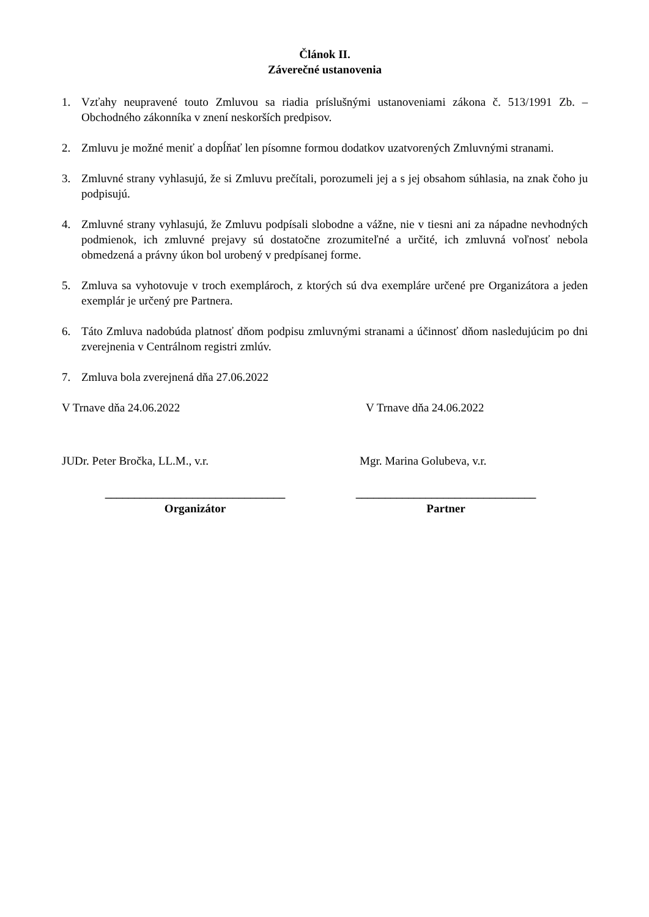Článok II.
Záverečné ustanovenia
1. Vzťahy neupravené touto Zmluvou sa riadia príslušnými ustanoveniami zákona č. 513/1991 Zb. – Obchodného zákonníka v znení neskorších predpisov.
2. Zmluvu je možné meniť a dopĺňať len písomne formou dodatkov uzatvorených Zmluvnými stranami.
3. Zmluvné strany vyhlasujú, že si Zmluvu prečítali, porozumeli jej a s jej obsahom súhlasia, na znak čoho ju podpisujú.
4. Zmluvné strany vyhlasujú, že Zmluvu podpísali slobodne a vážne, nie v tiesni ani za nápadne nevhodných podmienok, ich zmluvné prejavy sú dostatočne zrozumiteľné a určité, ich zmluvná voľnosť nebola obmedzená a právny úkon bol urobený v predpísanej forme.
5. Zmluva sa vyhotovuje v troch exemplároch, z ktorých sú dva exempláre určené pre Organizátora a jeden exemplár je určený pre Partnera.
6. Táto Zmluva nadobúda platnosť dňom podpisu zmluvnými stranami a účinnosť dňom nasledujúcim po dni zverejnenia v Centrálnom registri zmlúv.
7. Zmluva bola zverejnená dňa 27.06.2022
V Trnave dňa 24.06.2022 V Trnave dňa 24.06.2022
JUDr. Peter Bročka, LL.M., v.r. Mgr. Marina Golubeva, v.r.
_______________________________
Organizátor
_______________________________
Partner